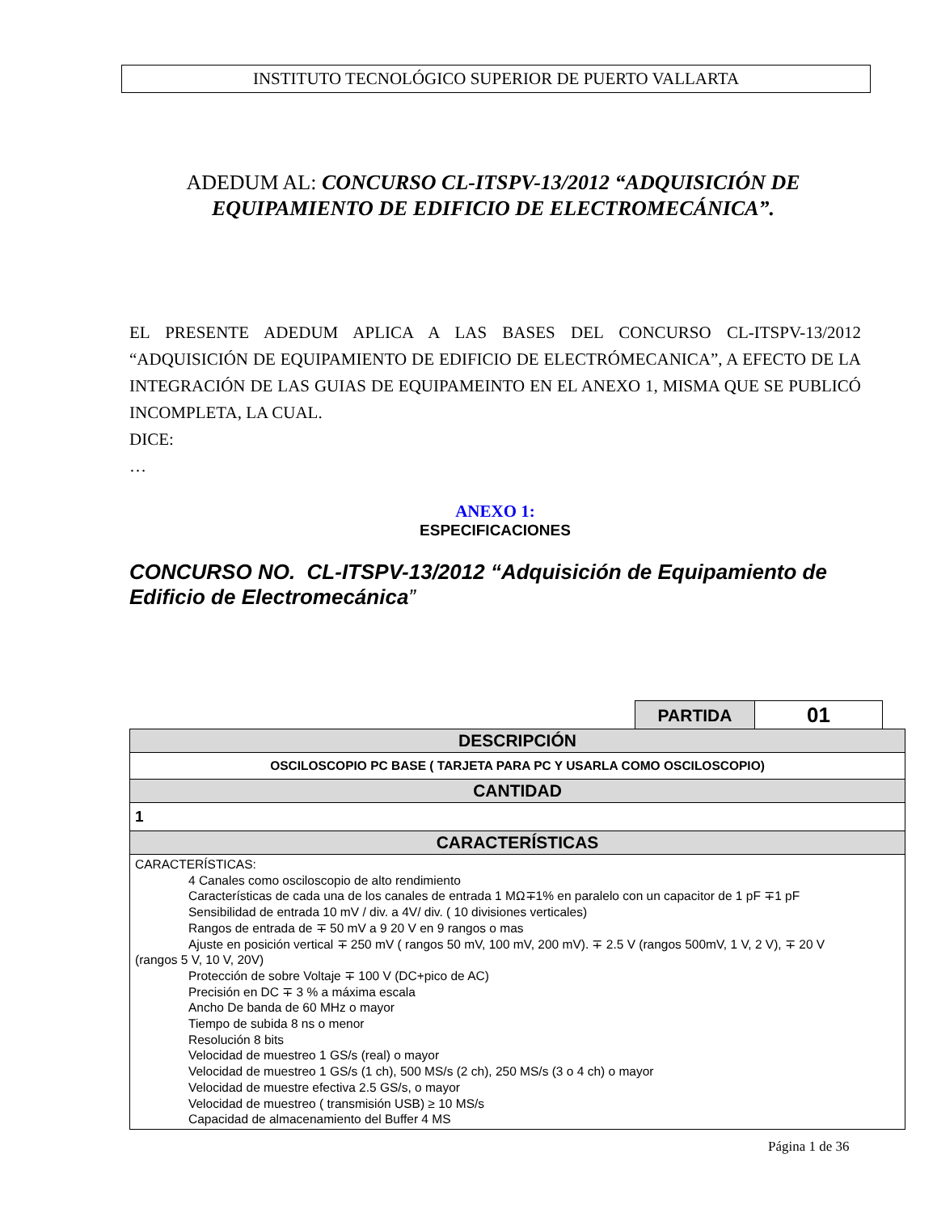INSTITUTO TECNOLÓGICO SUPERIOR DE PUERTO VALLARTA
ADEDUM AL: CONCURSO CL-ITSPV-13/2012 “ADQUISICIÓN DE EQUIPAMIENTO DE EDIFICIO DE ELECTROMECÁNICA”.
EL PRESENTE ADEDUM APLICA A LAS BASES DEL CONCURSO CL-ITSPV-13/2012 “ADQUISICIÓN DE EQUIPAMIENTO DE EDIFICIO DE ELECTRÓMECANICA”, A EFECTO DE LA INTEGRACIÓN DE LAS GUIAS DE EQUIPAMEINTO EN EL ANEXO 1, MISMA QUE SE PUBLICÓ INCOMPLETA, LA CUAL.
DICE:
…
ANEXO 1:
ESPECIFICACIONES
CONCURSO NO. CL-ITSPV-13/2012 “Adquisición de Equipamiento de Edificio de Electromecánica”
| PARTIDA | 01 |
| DESCRIPCIÓN |
| OSCILOSCOPIO PC BASE ( TARJETA PARA PC Y USARLA COMO OSCILOSCOPIO) |
| CANTIDAD |
| 1 |
| CARACTERÍSTICAS |
| CARACTERÍSTICAS: 4 Canales como osciloscopio de alto rendimiento Características de cada una de los canales de entrada 1 MΩ∓1% en paralelo con un capacitor de 1 pF ∓1 pF Sensibilidad de entrada 10 mV / div. a 4V/ div. ( 10 divisiones verticales) Rangos de entrada de ∓ 50 mV a 9 20 V en 9 rangos o mas Ajuste en posición vertical ∓ 250 mV ( rangos 50 mV, 100 mV, 200 mV). ∓ 2.5 V (rangos 500mV, 1 V, 2 V), ∓ 20 V (rangos 5 V, 10 V, 20V) Protección de sobre Voltaje ∓ 100 V (DC+pico de AC) Precisión en DC ∓ 3 % a máxima escala Ancho De banda de 60 MHz o mayor Tiempo de subida 8 ns o menor Resolución 8 bits Velocidad de muestreo 1 GS/s (real) o mayor Velocidad de muestreo 1 GS/s (1 ch), 500 MS/s (2 ch), 250 MS/s (3 o 4 ch) o mayor Velocidad de muestre efectiva 2.5 GS/s, o mayor Velocidad de muestreo ( transmisión USB) ≥ 10 MS/s Capacidad de almacenamiento del Buffer 4 MS |
Página 1 de 36